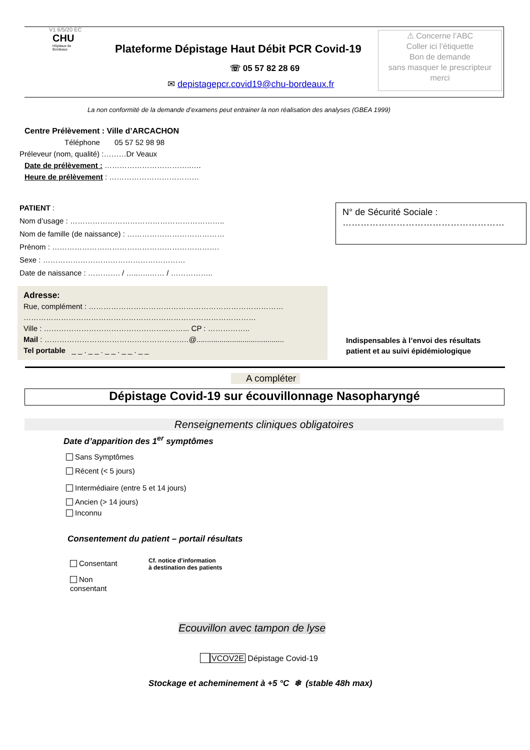V1 6/5/20 EC
CHU
Hôpitaux de
Bordeaux
Plateforme Dépistage Haut Débit PCR Covid-19
☏ 05 57 82 28 69
✉ depistagepcr.covid19@chu-bordeaux.fr
⚠ Concerne l’ABC
Coller ici l’étiquette
Bon de demande
sans masquer le prescripteur
merci
La non conformité de la demande d’examens peut entrainer la non réalisation des analyses (GBEA 1999)
Centre Prélèvement : Ville d’ARCACHON
Téléphone 05 57 52 98 98
Préleveur (nom, qualité) :………Dr Veaux
Date de prélèvement : ……………………………..….
Heure de prélèvement : ………………………………
PATIENT :
Nom d’usage : ……………………………………………………..
Nom de famille (de naissance) : …………………………………
Prénom : ………………………………………………………….
Sexe : …………………………………………………
Date de naissance : …………. / …..…..…… / ……………..
N° de Sécurité Sociale :
………………………………………………
Adresse:
Rue, complément : ……………………………………………………………………
…………………………………………………………………………………
Ville : …………………………………………..……... CP : ……………..
Mail : ……………………………………………….…@..........................................
Tel portable _ _ . _ _ . _ _ . _ _ . _ _
Indispensables à l’envoi des résultats
patient et au suivi épidémiologique
A compléter
Dépistage Covid-19 sur écouvillonnage Nasopharyngé
Renseignements cliniques obligatoires
Date d’apparition des 1<sup>er</sup> symptômes
Sans Symptômes
Récent (< 5 jours)
Intermédiaire (entre 5 et 14 jours)
Ancien (> 14 jours)
Inconnu
Consentement du patient – portail résultats
Consentant
Non
consentant
Cf. notice d’information
à destination des patients
Ecouvillon avec tampon de lyse
VCOV2E Dépistage Covid-19
Stockage et acheminement à +5 °C ❄ (stable 48h max)